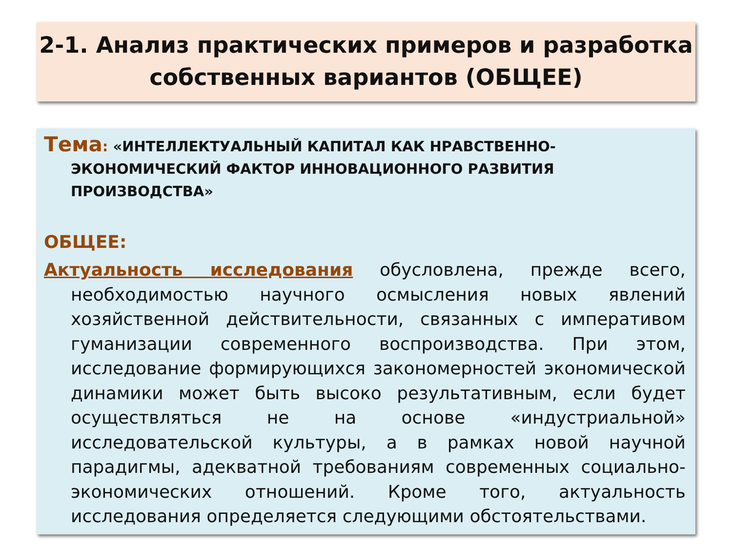2-1. Анализ практических примеров и разработка собственных вариантов (ОБЩЕЕ)
Тема: «ИНТЕЛЛЕКТУАЛЬНЫЙ КАПИТАЛ КАК НРАВСТВЕННО-ЭКОНОМИЧЕСКИЙ ФАКТОР ИННОВАЦИОННОГО РАЗВИТИЯ ПРОИЗВОДСТВА»
ОБЩЕЕ:
Актуальность исследования обусловлена, прежде всего, необходимостью научного осмысления новых явлений хозяйственной действительности, связанных с императивом гуманизации современного воспроизводства. При этом, исследование формирующихся закономерностей экономической динамики может быть высоко результативным, если будет осуществляться не на основе «индустриальной» исследовательской культуры, а в рамках новой научной парадигмы, адекватной требованиям современных социально-экономических отношений. Кроме того, актуальность исследования определяется следующими обстоятельствами.